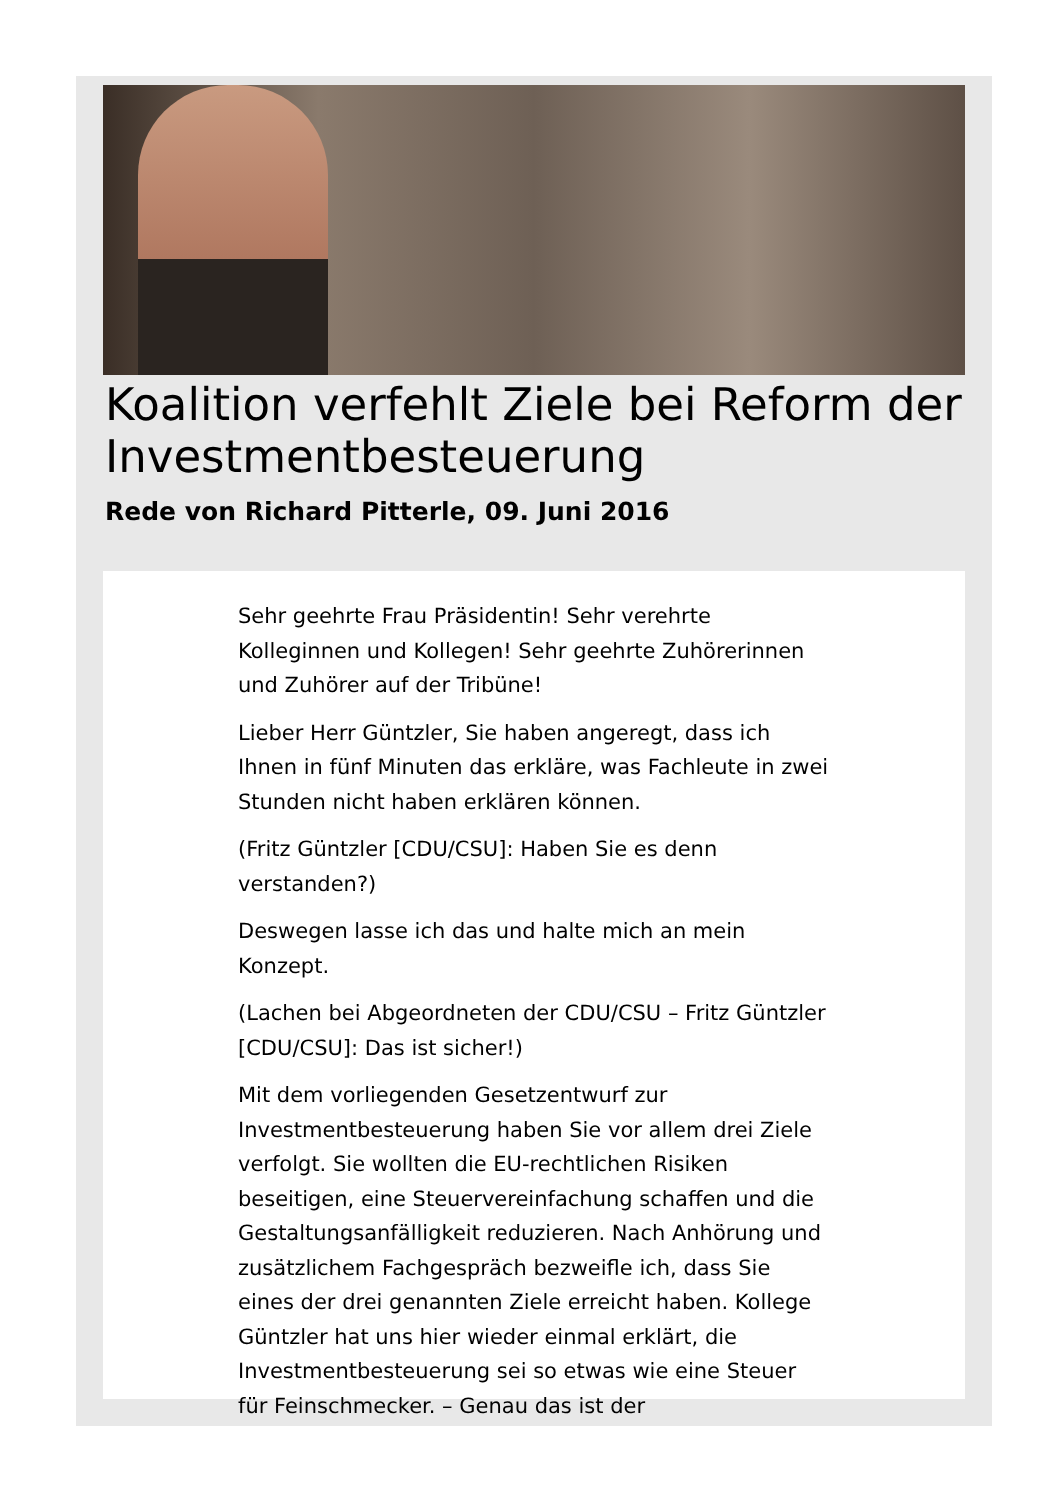Koalition verfehlt Ziele bei Reform der Investmentbesteuerung
Rede von Richard Pitterle, 09. Juni 2016
Sehr geehrte Frau Präsidentin! Sehr verehrte Kolleginnen und Kollegen! Sehr geehrte Zuhörerinnen und Zuhörer auf der Tribüne!
Lieber Herr Güntzler, Sie haben angeregt, dass ich Ihnen in fünf Minuten das erkläre, was Fachleute in zwei Stunden nicht haben erklären können.
(Fritz Güntzler [CDU/CSU]: Haben Sie es denn verstanden?)
Deswegen lasse ich das und halte mich an mein Konzept.
(Lachen bei Abgeordneten der CDU/CSU – Fritz Güntzler [CDU/CSU]: Das ist sicher!)
Mit dem vorliegenden Gesetzentwurf zur Investmentbesteuerung haben Sie vor allem drei Ziele verfolgt. Sie wollten die EU-rechtlichen Risiken beseitigen, eine Steuervereinfachung schaffen und die Gestaltungsanfälligkeit reduzieren. Nach Anhörung und zusätzlichem Fachgespräch bezweifle ich, dass Sie eines der drei genannten Ziele erreicht haben. Kollege Güntzler hat uns hier wieder einmal erklärt, die Investmentbesteuerung sei so etwas wie eine Steuer für Feinschmecker. – Genau das ist der